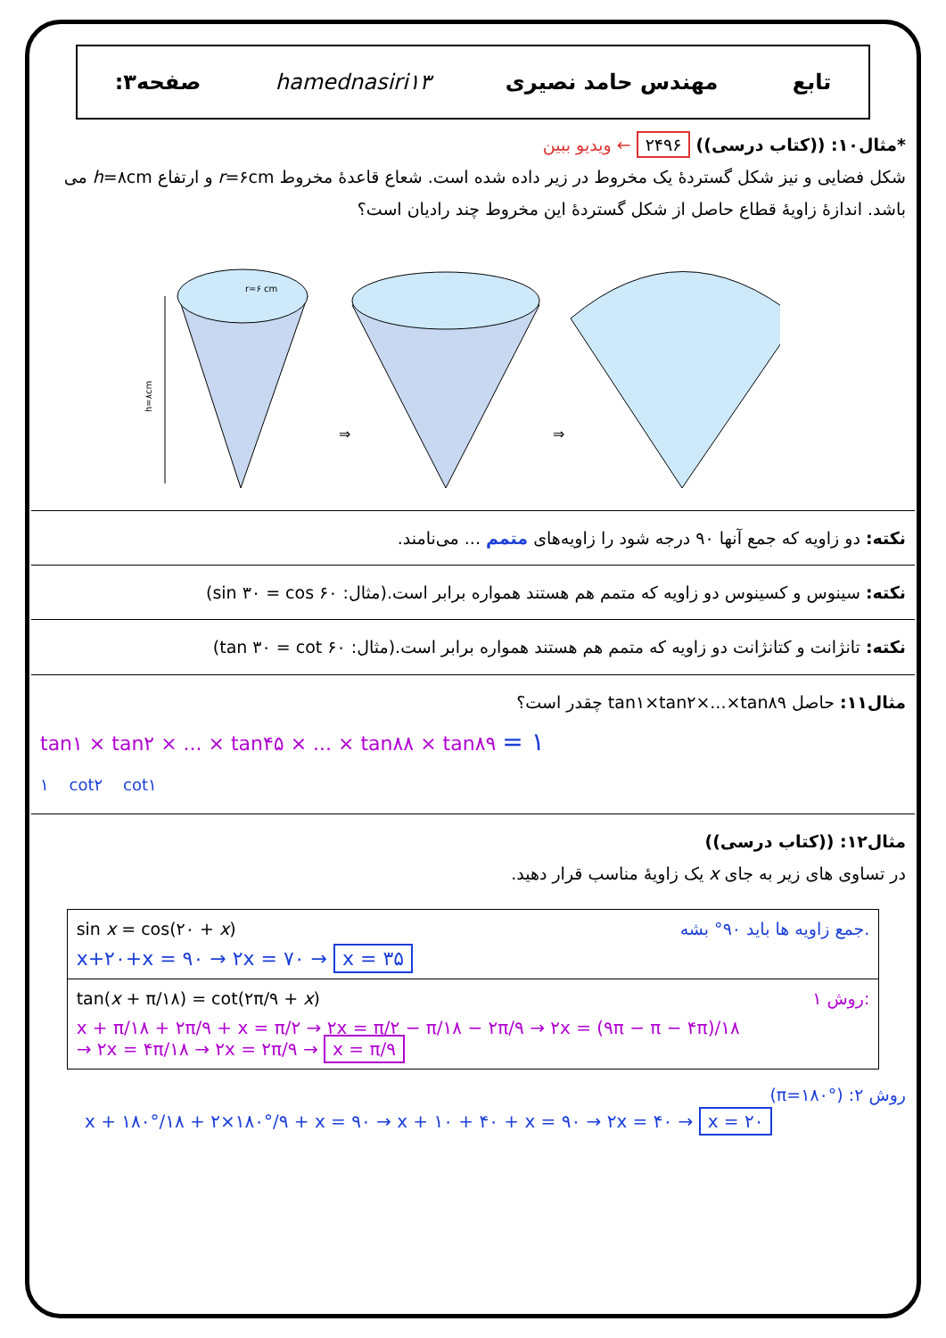تابع مهندس حامد نصیری hamednasiri۱۳ صفحه۳:
*مثال۱۰: ((کتاب درسی)) ۲۴۹۶ ← ویدیو ببین
شکل فضایی و نیز شکل گستردهٔ یک مخروط در زیر داده شده است. شعاع قاعدهٔ مخروط r=۶cm و ارتفاع h=۸cm می باشد. اندازهٔ زاویهٔ قطاع حاصل از شکل گستردهٔ این مخروط چند رادیان است؟
h=۸cm
r=۶ cm
⇒
⇒
نکته: دو زاویه که جمع آنها ۹۰ درجه شود را زاویه‌های متمم ... می‌نامند.
نکته: سینوس و کسینوس دو زاویه که متمم هم هستند همواره برابر است.(مثال: sin ۳۰ = cos ۶۰)
نکته: تانژانت و کتانژانت دو زاویه که متمم هم هستند همواره برابر است.(مثال: tan ۳۰ = cot ۶۰)
مثال۱۱: حاصل tan۱×tan۲×...×tan۸۹ چقدر است؟
tan۱ × tan۲ × ... × tan۴۵ × ... × tan۸۸ × tan۸۹ = ۱
۱ cot۲ cot۱
مثال۱۲: ((کتاب درسی))
در تساوی های زیر به جای x یک زاویهٔ مناسب قرار دهید.
| sin x = cos(۲۰ + x ) جمع زاویه ها باید ۹۰° بشه. x+۲۰+x = ۹۰ → ۲x = ۷۰ → x = ۳۵ |
| tan( x + π/۱۸) = cot(۲π/۹ + x ) روش ۱: x + π/۱۸ + ۲π/۹ + x = π/۲ → ۲x = π/۲ − π/۱۸ − ۲π/۹ → ۲x = (۹π − π − ۴π)/۱۸ → ۲x = ۴π/۱۸ → ۲x = ۲π/۹ → x = π/۹ |
روش ۲: (π=۱۸۰°)
x + ۱۸۰°/۱۸ + ۲×۱۸۰°/۹ + x = ۹۰ → x + ۱۰ + ۴۰ + x = ۹۰ → ۲x = ۴۰ → x = ۲۰